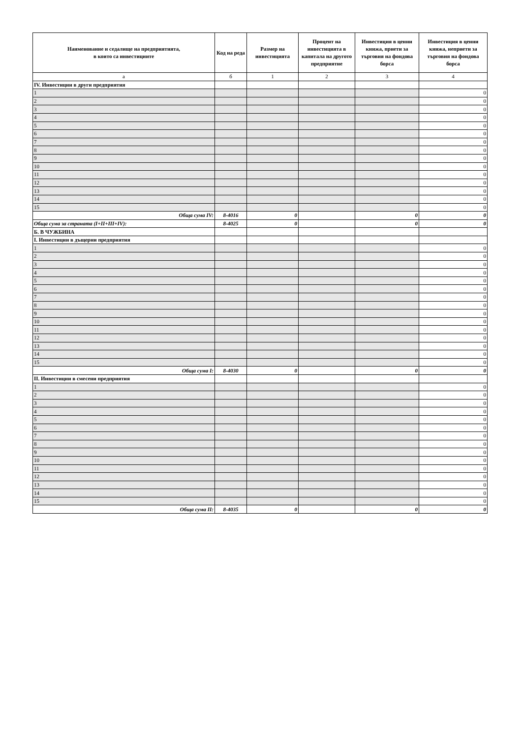| Наименование и седалище на предприятията, в които са инвестициите | Код на реда | Размер на инвестицията | Процент на инвестицията в капитала на другото предприятие | Инвестиция в ценни книжа, приети за търговия на фондова борса | Инвестиция в ценни книжа, неприети за търговия на фондова борса |
| --- | --- | --- | --- | --- | --- |
| а | б | 1 | 2 | 3 | 4 |
| IV. Инвестиции в други предприятия | | | | | |
| 1 | | | | | 0 |
| 2 | | | | | 0 |
| 3 | | | | | 0 |
| 4 | | | | | 0 |
| 5 | | | | | 0 |
| 6 | | | | | 0 |
| 7 | | | | | 0 |
| 8 | | | | | 0 |
| 9 | | | | | 0 |
| 10 | | | | | 0 |
| 11 | | | | | 0 |
| 12 | | | | | 0 |
| 13 | | | | | 0 |
| 14 | | | | | 0 |
| 15 | | | | | 0 |
| Обща сума IV: | 8-4016 | 0 | | 0 | 0 |
| Обща сума за страната (I+II+III+IV): | 8-4025 | 0 | | 0 | 0 |
| Б. В ЧУЖБИНА | | | | | |
| I. Инвестиции в дъщерни предприятия | | | | | |
| 1 | | | | | 0 |
| 2 | | | | | 0 |
| 3 | | | | | 0 |
| 4 | | | | | 0 |
| 5 | | | | | 0 |
| 6 | | | | | 0 |
| 7 | | | | | 0 |
| 8 | | | | | 0 |
| 9 | | | | | 0 |
| 10 | | | | | 0 |
| 11 | | | | | 0 |
| 12 | | | | | 0 |
| 13 | | | | | 0 |
| 14 | | | | | 0 |
| 15 | | | | | 0 |
| Обща сума I: | 8-4030 | 0 | | 0 | 0 |
| II. Инвестиции в смесени предприятия | | | | | |
| 1 | | | | | 0 |
| 2 | | | | | 0 |
| 3 | | | | | 0 |
| 4 | | | | | 0 |
| 5 | | | | | 0 |
| 6 | | | | | 0 |
| 7 | | | | | 0 |
| 8 | | | | | 0 |
| 9 | | | | | 0 |
| 10 | | | | | 0 |
| 11 | | | | | 0 |
| 12 | | | | | 0 |
| 13 | | | | | 0 |
| 14 | | | | | 0 |
| 15 | | | | | 0 |
| Обща сума II: | 8-4035 | 0 | | 0 | 0 |